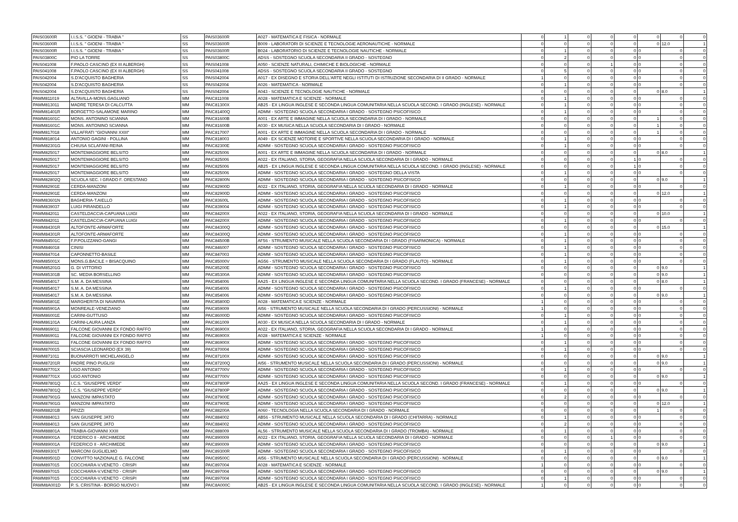| PAIS03600R | I.I.S.S. " GIOENI - TRABIA " | SS | PAIS03600R | A027 - MATEMATICA E FISICA - NORMALE | 0 | 1 | 0 | 0 | 0 | 0 | 0 | 0 |
| PAIS03600R | I.I.S.S. " GIOENI - TRABIA " | SS | PAIS03600R | B009 - LABORATORI DI SCIENZE E TECNOLOGIE AERONAUTICHE - NORMALE | 0 | 0 | 0 | 0 | 0 | 0 | 12.0 | 1 |
| PAIS03600R | I.I.S.S. " GIOENI - TRABIA " | SS | PAIS03600R | B024 - LABORATORIO DI SCIENZE E TECNOLOGIE NAUTICHE - NORMALE | 0 | 1 | 0 | 0 | 0 | 0 | 0 | 0 |
| PAIS03800C | PIO LA TORRE | SS | PAIS03800C | ADSS - SOSTEGNO SCUOLA SECONDARIA II GRADO - SOSTEGNO | 0 | 2 | 0 | 0 | 0 | 0 | 0 | 0 |
| PAIS041008 | F.PAOLO CASCINO (EX III ALBERGH) | SS | PAIS041008 | A050 - SCIENZE NATURALI, CHIMICHE E BIOLOGICHE - NORMALE | 0 | 0 | 0 | 1 | 0 | 0 | 0 | 0 |
| PAIS041008 | F.PAOLO CASCINO (EX III ALBERGH) | SS | PAIS041008 | ADSS - SOSTEGNO SCUOLA SECONDARIA II GRADO - SOSTEGNO | 0 | 5 | 0 | 0 | 0 | 0 | 0 | 0 |
| PAIS042004 | S.D'ACQUISTO BAGHERIA | SS | PAIS042004 | A017 - EX DISEGNO E STORIA DELL'ARTE NEGLI ISTITUTI DI ISTRUZIONE SECONDARIA DI II GRADO - NORMALE | 1 | 0 | 0 | 0 | 0 | 0 | 0 | 0 |
| PAIS042004 | S.D'ACQUISTO BAGHERIA | SS | PAIS042004 | A026 - MATEMATICA - NORMALE | 0 | 1 | 0 | 0 | 0 | 0 | 0 | 0 |
| PAIS042004 | S.D'ACQUISTO BAGHERIA | SS | PAIS042004 | A043 - SCIENZE E TECNOLOGIE NAUTICHE - NORMALE | 0 | 0 | 0 | 0 | 0 | 0 | 8.0 | 1 |
| PAMM811019 | ALTAVILLA-MONS.GAGLIANO | MM | PAIC811008 | A028 - MATEMATICA E SCIENZE - NORMALE | 0 | 1 | 0 | 0 | 0 | 0 | 0 | 0 |
| PAMM813011 | MADRE TERESA DI CALCUTTA | MM | PAIC81300X | AB25 - EX LINGUA INGLESE E SECONDA LINGUA COMUNITARIA NELLA SCUOLA SECOND. I GRADO (INGLESE) - NORMALE | 0 | 1 | 0 | 0 | 0 | 0 | 0 | 0 |
| PAMM81401R | BORGETTO-SALAMONE MARINO | MM | PAIC81400Q | ADMM - SOSTEGNO SCUOLA SECONDARIA I GRADO - SOSTEGNO PSICOFISICO | 0 | 1 | 0 | 0 | 0 | 0 | 0 | 0 |
| PAMM81601C | MONS. ANTONINO SCIANNA | MM | PAIC81600B | A001 - EX ARTE E IMMAGINE NELLA SCUOLA SECONDARIA DI I GRADO - NORMALE | 0 | 0 | 0 | 0 | 0 | 1 | 0 | 0 |
| PAMM81601C | MONS. ANTONINO SCIANNA | MM | PAIC81600B | A030 - EX MUSICA NELLA SCUOLA SECONDARIA DI I GRADO - NORMALE | 0 | 0 | 0 | 0 | 0 | 1 | 0 | 0 |
| PAMM817018 | VILLAFRATI "GIOVANNI XXIII" | MM | PAIC817007 | A001 - EX ARTE E IMMAGINE NELLA SCUOLA SECONDARIA DI I GRADO - NORMALE | 0 | 0 | 0 | 0 | 0 | 1 | 0 | 0 |
| PAMM818014 | ANTONIO GAGINI - POLLINA | MM | PAIC818003 | A049 - EX SCIENZE MOTORIE E SPORTIVE NELLA SCUOLA SECONDARIA DI I GRADO - NORMALE | 0 | 1 | 0 | 0 | 0 | 0 | 0 | 0 |
| PAMM82301G | CHIUSA SCLAFANI-REINA | MM | PAIC82300E | ADMM - SOSTEGNO SCUOLA SECONDARIA I GRADO - SOSTEGNO PSICOFISICO | 0 | 1 | 0 | 0 | 0 | 0 | 0 | 0 |
| PAMM825017 | MONTEMAGGIORE BELSITO | MM | PAIC825006 | A001 - EX ARTE E IMMAGINE NELLA SCUOLA SECONDARIA DI I GRADO - NORMALE | 0 | 0 | 0 | 0 | 0 | 0 | 8.0 | 1 |
| PAMM825017 | MONTEMAGGIORE BELSITO | MM | PAIC825006 | A022 - EX ITALIANO, STORIA, GEOGRAFIA NELLA SCUOLA SECONDARIA DI I GRADO - NORMALE | 0 | 0 | 0 | 0 | 1 | 0 | 0 | 0 |
| PAMM825017 | MONTEMAGGIORE BELSITO | MM | PAIC825006 | AB25 - EX LINGUA INGLESE E SECONDA LINGUA COMUNITARIA NELLA SCUOLA SECOND. I GRADO (INGLESE) - NORMALE | 0 | 0 | 0 | 0 | 1 | 0 | 0 | 0 |
| PAMM825017 | MONTEMAGGIORE BELSITO | MM | PAIC825006 | ADMM - SOSTEGNO SCUOLA SECONDARIA I GRADO - SOSTEGNO DELLA VISTA | 0 | 1 | 0 | 0 | 0 | 0 | 0 | 0 |
| PAMM82802Q | SCUOLA SEC. I GRADO F. ORESTANO | MM | PAIC82800N | ADMM - SOSTEGNO SCUOLA SECONDARIA I GRADO - SOSTEGNO PSICOFISICO | 0 | 0 | 0 | 0 | 0 | 0 | 9.0 | 1 |
| PAMM82901E | CERDA-MANZONI | MM | PAIC82900D | A022 - EX ITALIANO, STORIA, GEOGRAFIA NELLA SCUOLA SECONDARIA DI I GRADO - NORMALE | 0 | 1 | 0 | 0 | 0 | 0 | 0 | 0 |
| PAMM82901E | CERDA-MANZONI | MM | PAIC82900D | ADMM - SOSTEGNO SCUOLA SECONDARIA I GRADO - SOSTEGNO PSICOFISICO | 0 | 0 | 0 | 0 | 0 | 0 | 12.0 | 1 |
| PAMM83601N | BAGHERIA-T.AIELLO | MM | PAIC83600L | ADMM - SOSTEGNO SCUOLA SECONDARIA I GRADO - SOSTEGNO PSICOFISICO | 0 | 1 | 0 | 0 | 0 | 0 | 0 | 0 |
| PAMM839037 | LUIGI PIRANDELLO | MM | PAIC839004 | ADMM - SOSTEGNO SCUOLA SECONDARIA I GRADO - SOSTEGNO PSICOFISICO | 0 | 1 | 0 | 0 | 0 | 0 | 0 | 0 |
| PAMM842011 | CASTELDACCIA-CAPUANA LUIGI | MM | PAIC84200X | A022 - EX ITALIANO, STORIA, GEOGRAFIA NELLA SCUOLA SECONDARIA DI I GRADO - NORMALE | 0 | 0 | 0 | 0 | 0 | 0 | 10.0 | 1 |
| PAMM842011 | CASTELDACCIA-CAPUANA LUIGI | MM | PAIC84200X | ADMM - SOSTEGNO SCUOLA SECONDARIA I GRADO - SOSTEGNO PSICOFISICO | 0 | 1 | 0 | 0 | 0 | 0 | 0 | 0 |
| PAMM84301R | ALTOFONTE-ARMAFORTE | MM | PAIC84300Q | ADMM - SOSTEGNO SCUOLA SECONDARIA I GRADO - SOSTEGNO PSICOFISICO | 0 | 0 | 0 | 0 | 0 | 0 | 15.0 | 1 |
| PAMM84301R | ALTOFONTE-ARMAFORTE | MM | PAIC84300Q | ADMM - SOSTEGNO SCUOLA SECONDARIA I GRADO - SOSTEGNO PSICOFISICO | 0 | 1 | 0 | 0 | 0 | 0 | 0 | 0 |
| PAMM84501C | F.P.POLIZZANO-GANGI | MM | PAIC84500B | AF56 - STRUMENTO MUSICALE NELLA SCUOLA SECONDARIA DI I GRADO (FISARMONICA) - NORMALE | 0 | 1 | 0 | 0 | 0 | 0 | 0 | 0 |
| PAMM846018 | CINISI | MM | PAIC846007 | ADMM - SOSTEGNO SCUOLA SECONDARIA I GRADO - SOSTEGNO PSICOFISICO | 0 | 1 | 0 | 0 | 0 | 0 | 0 | 0 |
| PAMM847014 | CAPONNETTO-BASILE | MM | PAIC847003 | ADMM - SOSTEGNO SCUOLA SECONDARIA I GRADO - SOSTEGNO PSICOFISICO | 0 | 1 | 0 | 0 | 0 | 0 | 0 | 0 |
| PAMM85001X | MONS.G.BACILE = BISACQUINO | MM | PAIC85000V | AG56 - STRUMENTO MUSICALE NELLA SCUOLA SECONDARIA DI I GRADO (FLAUTO) - NORMALE | 0 | 1 | 0 | 0 | 0 | 0 | 0 | 0 |
| PAMM85201G | G. DI VITTORIO | MM | PAIC85200E | ADMM - SOSTEGNO SCUOLA SECONDARIA I GRADO - SOSTEGNO PSICOFISICO | 0 | 0 | 0 | 0 | 0 | 0 | 9.0 | 1 |
| PAMM85301B | SC. MEDIA BORSELLINO | MM | PAIC85300A | ADMM - SOSTEGNO SCUOLA SECONDARIA I GRADO - SOSTEGNO PSICOFISICO | 0 | 0 | 0 | 0 | 0 | 0 | 9.0 | 1 |
| PAMM854017 | S.M. A. DA MESSINA | MM | PAIC854006 | AA25 - EX LINGUA INGLESE E SECONDA LINGUA COMUNITARIA NELLA SCUOLA SECOND. I GRADO (FRANCESE) - NORMALE | 0 | 0 | 0 | 0 | 0 | 0 | 8.0 | 1 |
| PAMM854017 | S.M. A. DA MESSINA | MM | PAIC854006 | ADMM - SOSTEGNO SCUOLA SECONDARIA I GRADO - SOSTEGNO PSICOFISICO | 0 | 1 | 0 | 0 | 0 | 0 | 0 | 0 |
| PAMM854017 | S.M. A. DA MESSINA | MM | PAIC854006 | ADMM - SOSTEGNO SCUOLA SECONDARIA I GRADO - SOSTEGNO PSICOFISICO | 0 | 0 | 0 | 0 | 0 | 0 | 9.0 | 1 |
| PAMM85801E | MARGHERITA DI NAVARRA | MM | PAIC85800D | A028 - MATEMATICA E SCIENZE - NORMALE | 1 | 0 | 0 | 0 | 0 | 0 | 0 | 0 |
| PAMM85901A | MONREALE-VENEZIANO | MM | PAIC859009 | AI56 - STRUMENTO MUSICALE NELLA SCUOLA SECONDARIA DI I GRADO (PERCUSSIONI) - NORMALE | 1 | 0 | 0 | 0 | 0 | 0 | 0 | 0 |
| PAMM86001E | CARINI-GUTTUSO | MM | PAIC86000D | ADMM - SOSTEGNO SCUOLA SECONDARIA I GRADO - SOSTEGNO PSICOFISICO | 0 | 1 | 0 | 0 | 0 | 0 | 0 | 0 |
| PAMM86101A | CARINI-LAURA LANZA | MM | PAIC861009 | A030 - EX MUSICA NELLA SCUOLA SECONDARIA DI I GRADO - NORMALE | 0 | 1 | 0 | 0 | 0 | 0 | 0 | 0 |
| PAMM869011 | FALCONE GIOVANNI EX FONDO RAFFO | MM | PAIC86900X | A022 - EX ITALIANO, STORIA, GEOGRAFIA NELLA SCUOLA SECONDARIA DI I GRADO - NORMALE | 1 | 0 | 0 | 0 | 0 | 0 | 0 | 0 |
| PAMM869011 | FALCONE GIOVANNI EX FONDO RAFFO | MM | PAIC86900X | A028 - MATEMATICA E SCIENZE - NORMALE | 1 | 0 | 0 | 0 | 0 | 0 | 0 | 0 |
| PAMM869011 | FALCONE GIOVANNI EX FONDO RAFFO | MM | PAIC86900X | ADMM - SOSTEGNO SCUOLA SECONDARIA I GRADO - SOSTEGNO PSICOFISICO | 0 | 1 | 0 | 0 | 0 | 0 | 0 | 0 |
| PAMM870015 | SCIASCIA LEONARDO (EX 39) | MM | PAIC870004 | ADMM - SOSTEGNO SCUOLA SECONDARIA I GRADO - SOSTEGNO PSICOFISICO | 0 | 1 | 0 | 0 | 0 | 0 | 0 | 0 |
| PAMM871011 | BUONARROTI MICHELANGELO | MM | PAIC87100X | ADMM - SOSTEGNO SCUOLA SECONDARIA I GRADO - SOSTEGNO PSICOFISICO | 0 | 0 | 0 | 0 | 0 | 0 | 9.0 | 1 |
| PAMM87201R | PADRE PINO PUGLISI | MM | PAIC87200Q | AI56 - STRUMENTO MUSICALE NELLA SCUOLA SECONDARIA DI I GRADO (PERCUSSIONI) - NORMALE | 0 | 0 | 0 | 0 | 0 | 0 | 9.0 | 1 |
| PAMM87701X | UGO ANTONIO | MM | PAIC87700V | ADMM - SOSTEGNO SCUOLA SECONDARIA I GRADO - SOSTEGNO PSICOFISICO | 0 | 1 | 0 | 0 | 0 | 0 | 0 | 0 |
| PAMM87701X | UGO ANTONIO | MM | PAIC87700V | ADMM - SOSTEGNO SCUOLA SECONDARIA I GRADO - SOSTEGNO PSICOFISICO | 0 | 0 | 0 | 0 | 0 | 0 | 9.0 | 1 |
| PAMM87801Q | I.C.S. "GIUSEPPE VERDI" | MM | PAIC87800P | AA25 - EX LINGUA INGLESE E SECONDA LINGUA COMUNITARIA NELLA SCUOLA SECOND. I GRADO (FRANCESE) - NORMALE | 0 | 1 | 0 | 0 | 0 | 0 | 0 | 0 |
| PAMM87801Q | I.C.S. "GIUSEPPE VERDI" | MM | PAIC87800P | ADMM - SOSTEGNO SCUOLA SECONDARIA I GRADO - SOSTEGNO PSICOFISICO | 0 | 0 | 0 | 0 | 0 | 0 | 9.0 | 1 |
| PAMM87901G | MANZONI IMPASTATO | MM | PAIC87900E | ADMM - SOSTEGNO SCUOLA SECONDARIA I GRADO - SOSTEGNO PSICOFISICO | 0 | 2 | 0 | 0 | 0 | 0 | 0 | 0 |
| PAMM87901G | MANZONI IMPASTATO | MM | PAIC87900E | ADMM - SOSTEGNO SCUOLA SECONDARIA I GRADO - SOSTEGNO PSICOFISICO | 0 | 0 | 0 | 0 | 0 | 0 | 12.0 | 1 |
| PAMM88201B | PRIZZI | MM | PAIC88200A | A060 - TECNOLOGIA NELLA SCUOLA SECONDARIA DI I GRADO - NORMALE | 0 | 0 | 0 | 0 | 0 | 1 | 0 | 0 |
| PAMM884013 | SAN GIUSEPPE JATO | MM | PAIC884002 | AB56 - STRUMENTO MUSICALE NELLA SCUOLA SECONDARIA DI I GRADO (CHITARRA) - NORMALE | 0 | 1 | 0 | 0 | 0 | 0 | 0 | 0 |
| PAMM884013 | SAN GIUSEPPE JATO | MM | PAIC884002 | ADMM - SOSTEGNO SCUOLA SECONDARIA I GRADO - SOSTEGNO PSICOFISICO | 0 | 2 | 0 | 0 | 0 | 0 | 0 | 0 |
| PAMM88801A | TRABIA-GIOVANNI XXIII | MM | PAIC888009 | AL56 - STRUMENTO MUSICALE NELLA SCUOLA SECONDARIA DI I GRADO (TROMBA) - NORMALE | 0 | 1 | 0 | 0 | 0 | 0 | 0 | 0 |
| PAMM89001A | FEDERICO II - ARCHIMEDE | MM | PAIC890009 | A022 - EX ITALIANO, STORIA, GEOGRAFIA NELLA SCUOLA SECONDARIA DI I GRADO - NORMALE | 0 | 0 | 0 | 1 | 0 | 0 | 0 | 0 |
| PAMM89001A | FEDERICO II - ARCHIMEDE | MM | PAIC890009 | ADMM - SOSTEGNO SCUOLA SECONDARIA I GRADO - SOSTEGNO PSICOFISICO | 0 | 0 | 0 | 0 | 0 | 0 | 9.0 | 1 |
| PAMM89301T | MARCONI GUGLIELMO | MM | PAIC89300R | ADMM - SOSTEGNO SCUOLA SECONDARIA I GRADO - SOSTEGNO PSICOFISICO | 0 | 1 | 0 | 0 | 0 | 0 | 0 | 0 |
| PAMM89501D | CONVITTO NAZIONALE G. FALCONE | MM | PAIC89500C | AI56 - STRUMENTO MUSICALE NELLA SCUOLA SECONDARIA DI I GRADO (PERCUSSIONI) - NORMALE | 0 | 0 | 0 | 0 | 0 | 0 | 9.0 | 1 |
| PAMM897015 | COCCHIARA-V.VENETO - CRISPI | MM | PAIC897004 | A028 - MATEMATICA E SCIENZE - NORMALE | 1 | 0 | 0 | 0 | 0 | 0 | 0 | 0 |
| PAMM897015 | COCCHIARA-V.VENETO - CRISPI | MM | PAIC897004 | ADMM - SOSTEGNO SCUOLA SECONDARIA I GRADO - SOSTEGNO PSICOFISICO | 0 | 0 | 0 | 0 | 0 | 0 | 9.0 | 1 |
| PAMM897015 | COCCHIARA-V.VENETO - CRISPI | MM | PAIC897004 | ADMM - SOSTEGNO SCUOLA SECONDARIA I GRADO - SOSTEGNO PSICOFISICO | 0 | 1 | 0 | 0 | 0 | 0 | 0 | 0 |
| PAMM8A001D | P. S. CRISTINA - BORGO NUOVO I | MM | PAIC8A000C | AB25 - EX LINGUA INGLESE E SECONDA LINGUA COMUNITARIA NELLA SCUOLA SECOND. I GRADO (INGLESE) - NORMALE | 1 | 0 | 0 | 0 | 0 | 0 | 0 | 0 |